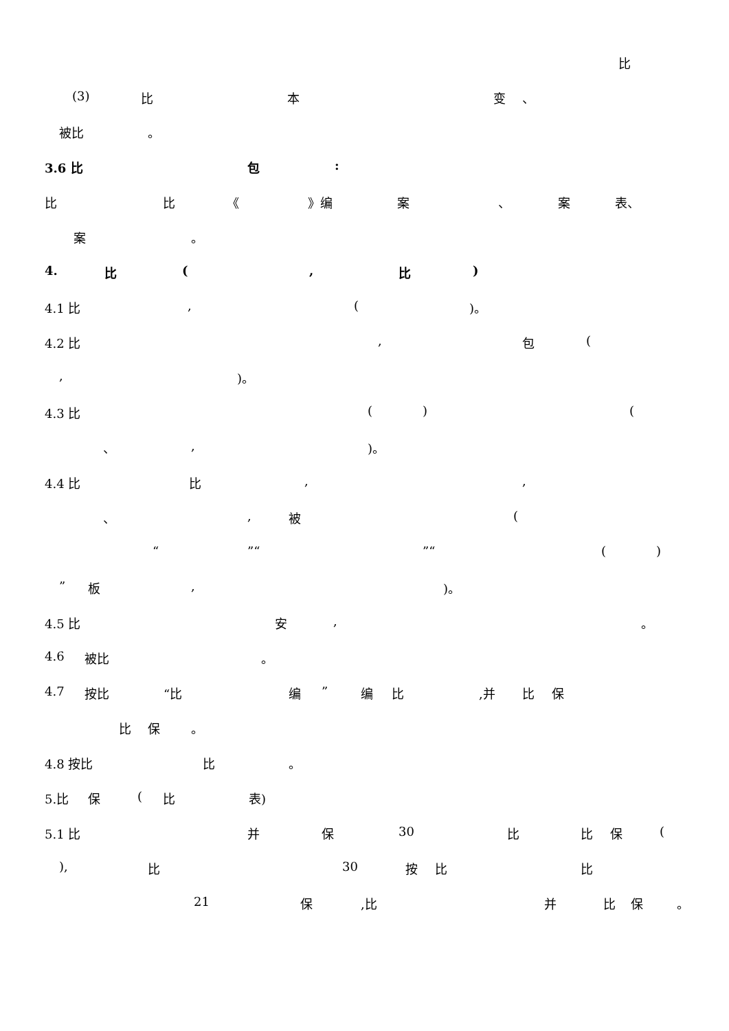比
(3) 比 本 变 、
被比 。
3.6 比 包:
比 比 《 》编 案 、 案 表、
案 。
4. 比 (, 比)
4.1 比, ()。
4.2 比, 包 (
,)。
4.3 比 () (
、,)。
4.4 比 比,,
、, 被 (
“”“”“()
” 板,)。
4.5 比 安, 。
4.6 被比 。
4.7 按比 “比 编” 编 比,并 比 保
比 保 。
4.8 按比 比 。
5.比 保 (比 表)
5.1 比 并 保 30 比 比 保 (
), 比 30 按 比 比
21 保,比 并 比 保 。